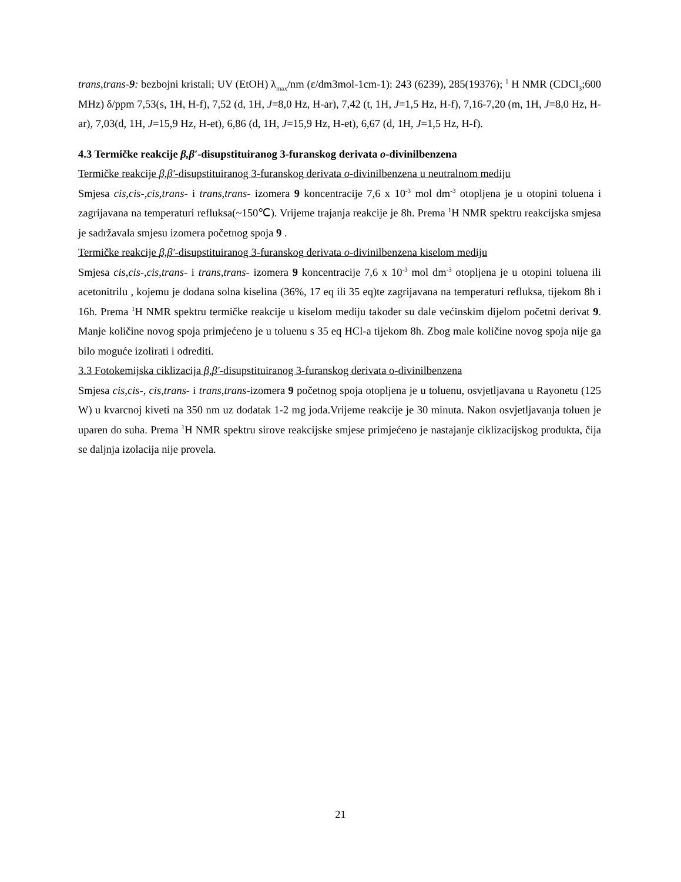trans,trans-9: bezbojni kristali; UV (EtOH) λ<sub>max</sub>/nm (ε/dm3mol-1cm-1): 243 (6239), 285(19376); <sup>1</sup> H NMR (CDCl<sub>3</sub>;600 MHz) δ/ppm 7,53(s, 1H, H-f), 7,52 (d, 1H, J=8,0 Hz, H-ar), 7,42 (t, 1H, J=1,5 Hz, H-f), 7,16-7,20 (m, 1H, J=8,0 Hz, H-ar), 7,03(d, 1H, J=15,9 Hz, H-et), 6,86 (d, 1H, J=15,9 Hz, H-et), 6,67 (d, 1H, J=1,5 Hz, H-f).
4.3 Termičke reakcije β,β′-disupstituiranog 3-furanskog derivata o-divinilbenzena
Termičke reakcije β,β′-disupstituiranog 3-furanskog derivata o-divinilbenzena u neutralnom mediju
Smjesa cis,cis-,cis,trans- i trans,trans- izomera 9 koncentracije 7,6 x 10<sup>-3</sup> mol dm<sup>-3</sup> otopljena je u otopini toluena i zagrijavana na temperaturi refluksa(~150℃). Vrijeme trajanja reakcije je 8h. Prema <sup>1</sup>H NMR spektru reakcijska smjesa je sadržavala smjesu izomera početnog spoja 9 .
Termičke reakcije β,β′-disupstituiranog 3-furanskog derivata o-divinilbenzena kiselom mediju
Smjesa cis,cis-,cis,trans- i trans,trans- izomera 9 koncentracije 7,6 x 10<sup>-3</sup> mol dm<sup>-3</sup> otopljena je u otopini toluena ili acetonitrilu , kojemu je dodana solna kiselina (36%, 17 eq ili 35 eq)te zagrijavana na temperaturi refluksa, tijekom 8h i 16h. Prema <sup>1</sup>H NMR spektru termičke reakcije u kiselom mediju također su dale većinskim dijelom početni derivat 9. Manje količine novog spoja primjećeno je u toluenu s 35 eq HCl-a tijekom 8h. Zbog male količine novog spoja nije ga bilo moguće izolirati i odrediti.
3.3 Fotokemijska ciklizacija β,β′-disupstituiranog 3-furanskog derivata o-divinilbenzena
Smjesa cis,cis-, cis,trans- i trans,trans-izomera 9 početnog spoja otopljena je u toluenu, osvjetljavana u Rayonetu (125 W) u kvarcnoj kiveti na 350 nm uz dodatak 1-2 mg joda.Vrijeme reakcije je 30 minuta. Nakon osvjetljavanja toluen je uparen do suha. Prema <sup>1</sup>H NMR spektru sirove reakcijske smjese primjećeno je nastajanje ciklizacijskog produkta, čija se daljnja izolacija nije provela.
21